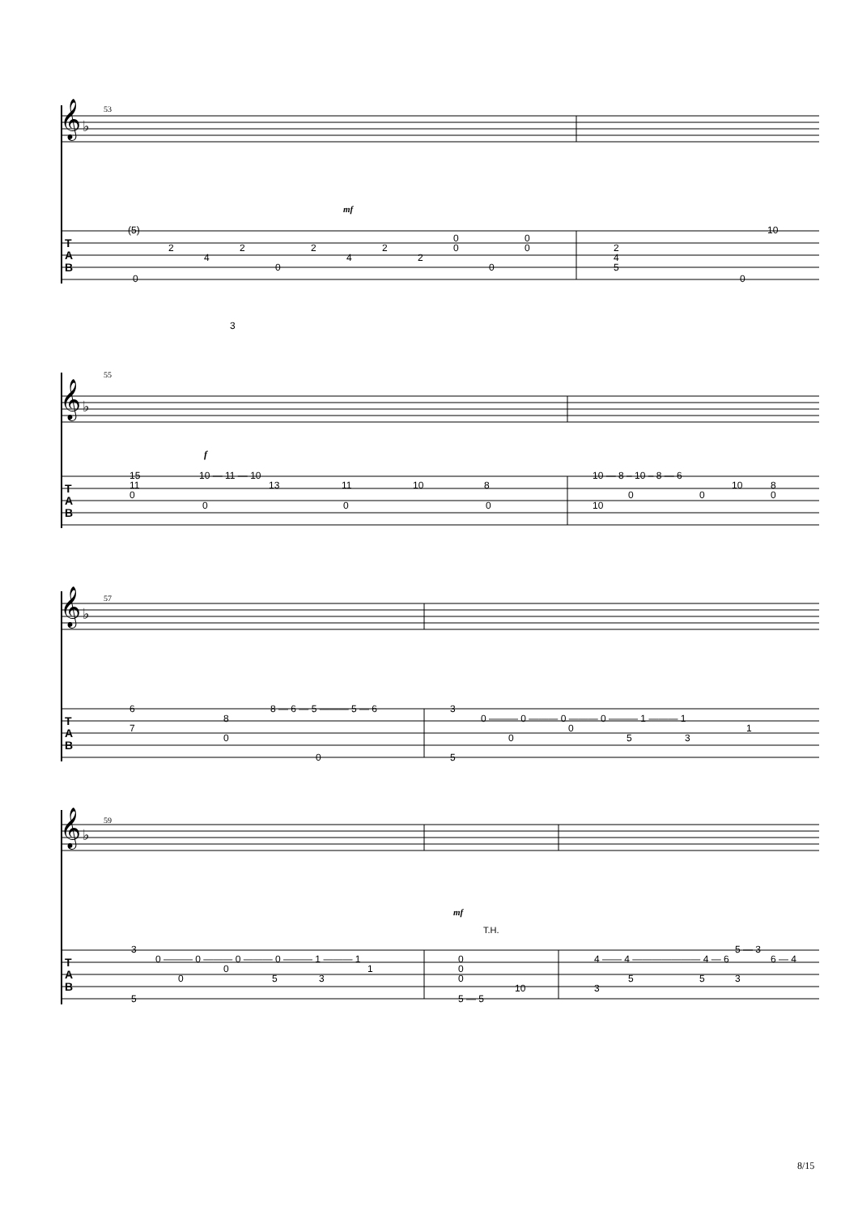𝄞
♭
53
mf
T
A
B
(5)
2
4
2
0
2
4
2
2
0
0
0
0
0
0
2
4
5
10
0
𝄞
♭
55
3
f
T
A
B
15
11
0
10 — 11 — 10
13
11
10
8
0
0
0
10 — 8 – 10 – 8 — 6
0
0
10
8
0
10
𝄞
♭
57
T
A
B
6
7
8
0
8 — 6 — 5 ——— 5 — 6
0
3
5
0 ——— 0 ——— 0 ——— 0 ——— 1 ——— 1
0
0
5
3
1
𝄞
♭
59
mf
T.H.
T
A
B
3
5
0 ——— 0 ——— 0 ——— 0 ——— 1 ——— 1
0
0
5
3
1
0
0
0
5 — 5
10
4 —— 4 ——————— 4 — 6
5 — 3
6 — 4
5
5
3
3
8/15